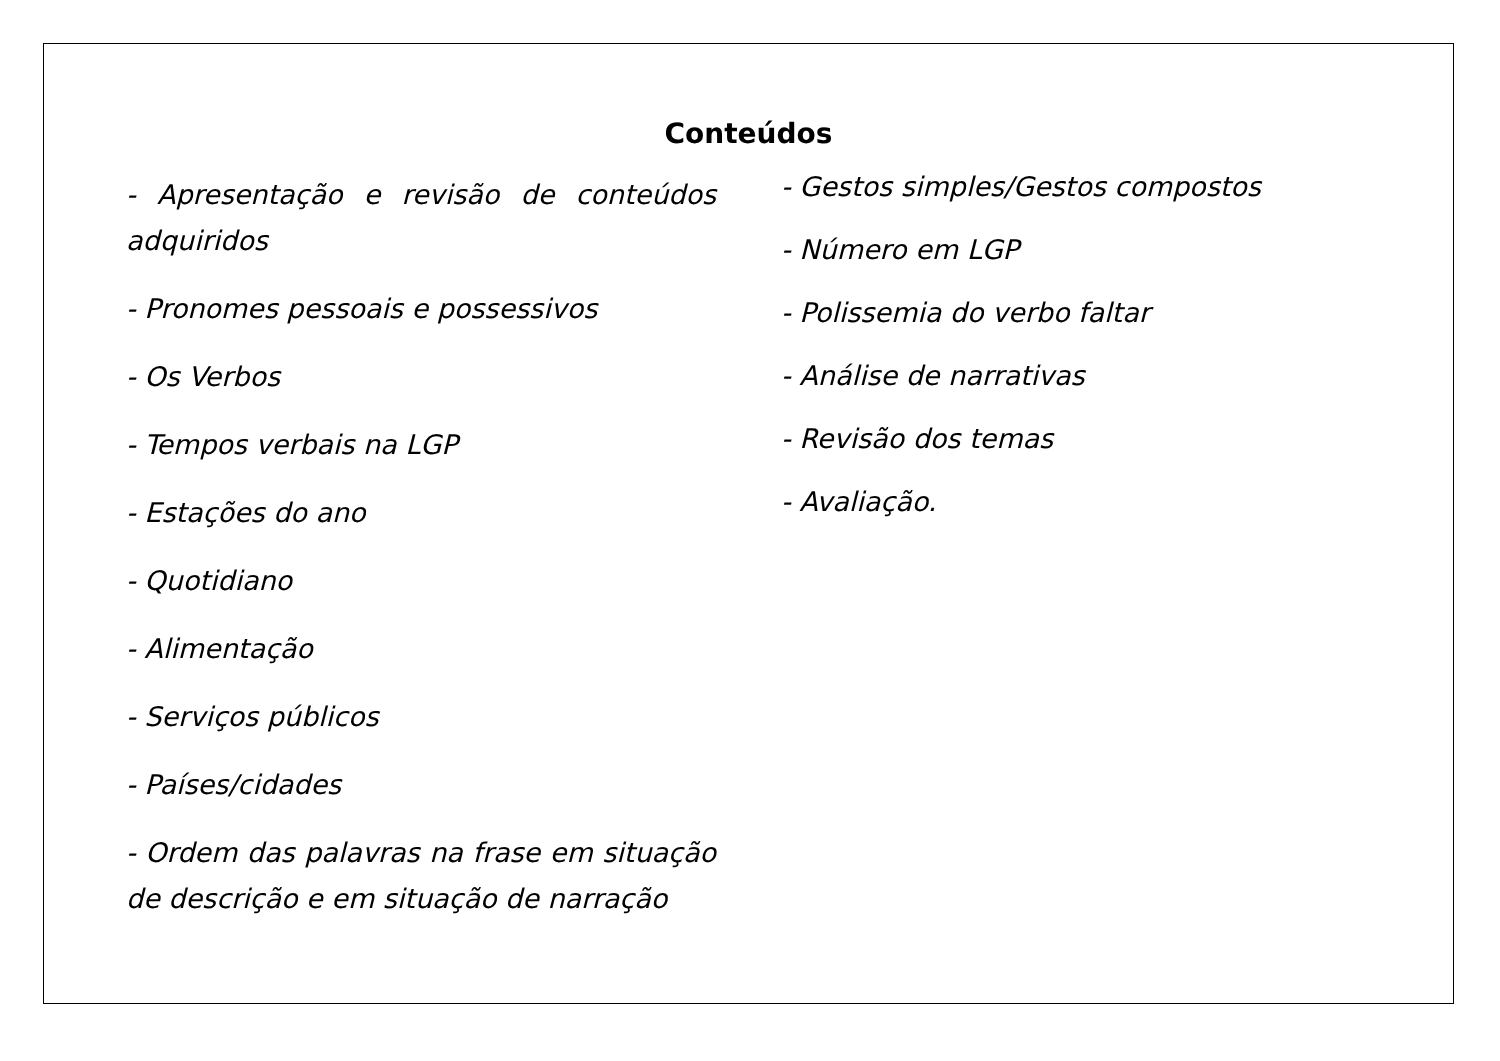Conteúdos
- Apresentação e revisão de conteúdos adquiridos
- Pronomes pessoais e possessivos
- Os Verbos
- Tempos verbais na LGP
- Estações do ano
- Quotidiano
- Alimentação
- Serviços públicos
- Países/cidades
- Ordem das palavras na frase em situação de descrição e em situação de narração
- Gestos simples/Gestos compostos
- Número em LGP
- Polissemia do verbo faltar
- Análise de narrativas
- Revisão dos temas
- Avaliação.